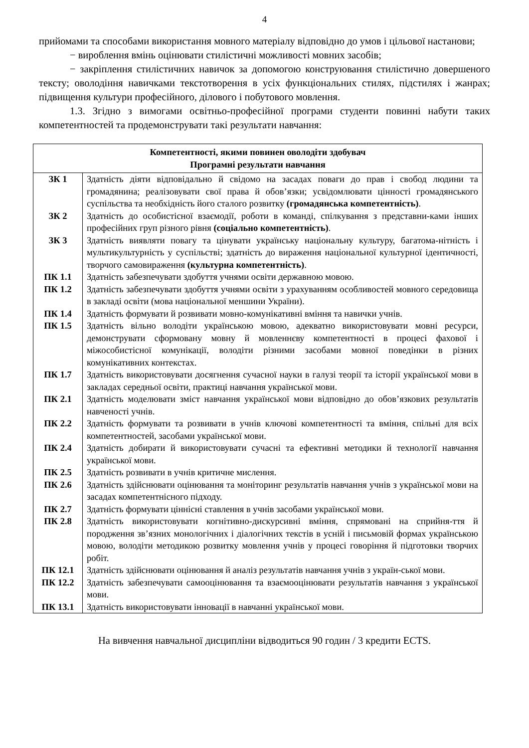4
прийомами та способами використання мовного матеріалу відповідно до умов і цільової настанови;
− вироблення вмінь оцінювати стилістичні можливості мовних засобів;
− закріплення стилістичних навичок за допомогою конструювання стилістично довершеного тексту; оволодіння навичками текстотворення в усіх функціональних стилях, підстилях і жанрах; підвищення культури професійного, ділового і побутового мовлення.
1.3. Згідно з вимогами освітньо-професійної програми студенти повинні набути таких компетентностей та продемонструвати такі результати навчання:
| Компетентності, якими повинен оволодіти здобувач Програмні результати навчання | |
| --- | --- |
| ЗК 1 | Здатність діяти відповідально й свідомо на засадах поваги до прав і свобод людини та громадянина; реалізовувати свої права й обов’язки; усвідомлювати цінності громадянського суспільства та необхідність його сталого розвитку (громадянська компетентність) . |
| ЗК 2 | Здатність до особистісної взаємодії, роботи в команді, спілкування з представни-ками інших професійних груп різного рівня (соціально компетентність) . |
| ЗК 3 | Здатність виявляти повагу та цінувати українську національну культуру, багатома-нітність і мультикультурність у суспільстві; здатність до вираження національної культурної ідентичності, творчого самовираження (культурна компетентність) . |
| ПК 1.1 | Здатність забезпечувати здобуття учнями освіти державною мовою. |
| ПК 1.2 | Здатність забезпечувати здобуття учнями освіти з урахуванням особливостей мовного середовища в закладі освіти (мова національної меншини України). |
| ПК 1.4 | Здатність формувати й розвивати мовно-комунікативні вміння та навички учнів. |
| ПК 1.5 | Здатність вільно володіти українською мовою, адекватно використовувати мовні ресурси, демонструвати сформовану мовну й мовленнєву компетентності в процесі фахової і міжособистісної комунікації, володіти різними засобами мовної поведінки в різних комунікативних контекстах. |
| ПК 1.7 | Здатність використовувати досягнення сучасної науки в галузі теорії та історії української мови в закладах середньої освіти, практиці навчання української мови. |
| ПК 2.1 | Здатність моделювати зміст навчання української мови відповідно до обов’язкових результатів навченості учнів. |
| ПК 2.2 | Здатність формувати та розвивати в учнів ключові компетентності та вміння, спільні для всіх компетентностей, засобами української мови. |
| ПК 2.4 | Здатність добирати й використовувати сучасні та ефективні методики й технології навчання української мови. |
| ПК 2.5 | Здатність розвивати в учнів критичне мислення. |
| ПК 2.6 | Здатність здійснювати оцінювання та моніторинг результатів навчання учнів з української мови на засадах компетентнісного підходу. |
| ПК 2.7 | Здатність формувати ціннісні ставлення в учнів засобами української мови. |
| ПК 2.8 | Здатність використовувати когнітивно-дискурсивні вміння, спрямовані на сприйня-ття й породження зв’язних монологічних і діалогічних текстів в усній і письмовій формах українською мовою, володіти методикою розвитку мовлення учнів у процесі говоріння й підготовки творчих робіт. |
| ПК 12.1 | Здатність здійснювати оцінювання й аналіз результатів навчання учнів з україн-ської мови. |
| ПК 12.2 | Здатність забезпечувати самооцінювання та взаємооцінювати результатів навчання з української мови. |
| ПК 13.1 | Здатність використовувати інновації в навчанні української мови. |
На вивчення навчальної дисципліни відводиться 90 годин / 3 кредити ECTS.